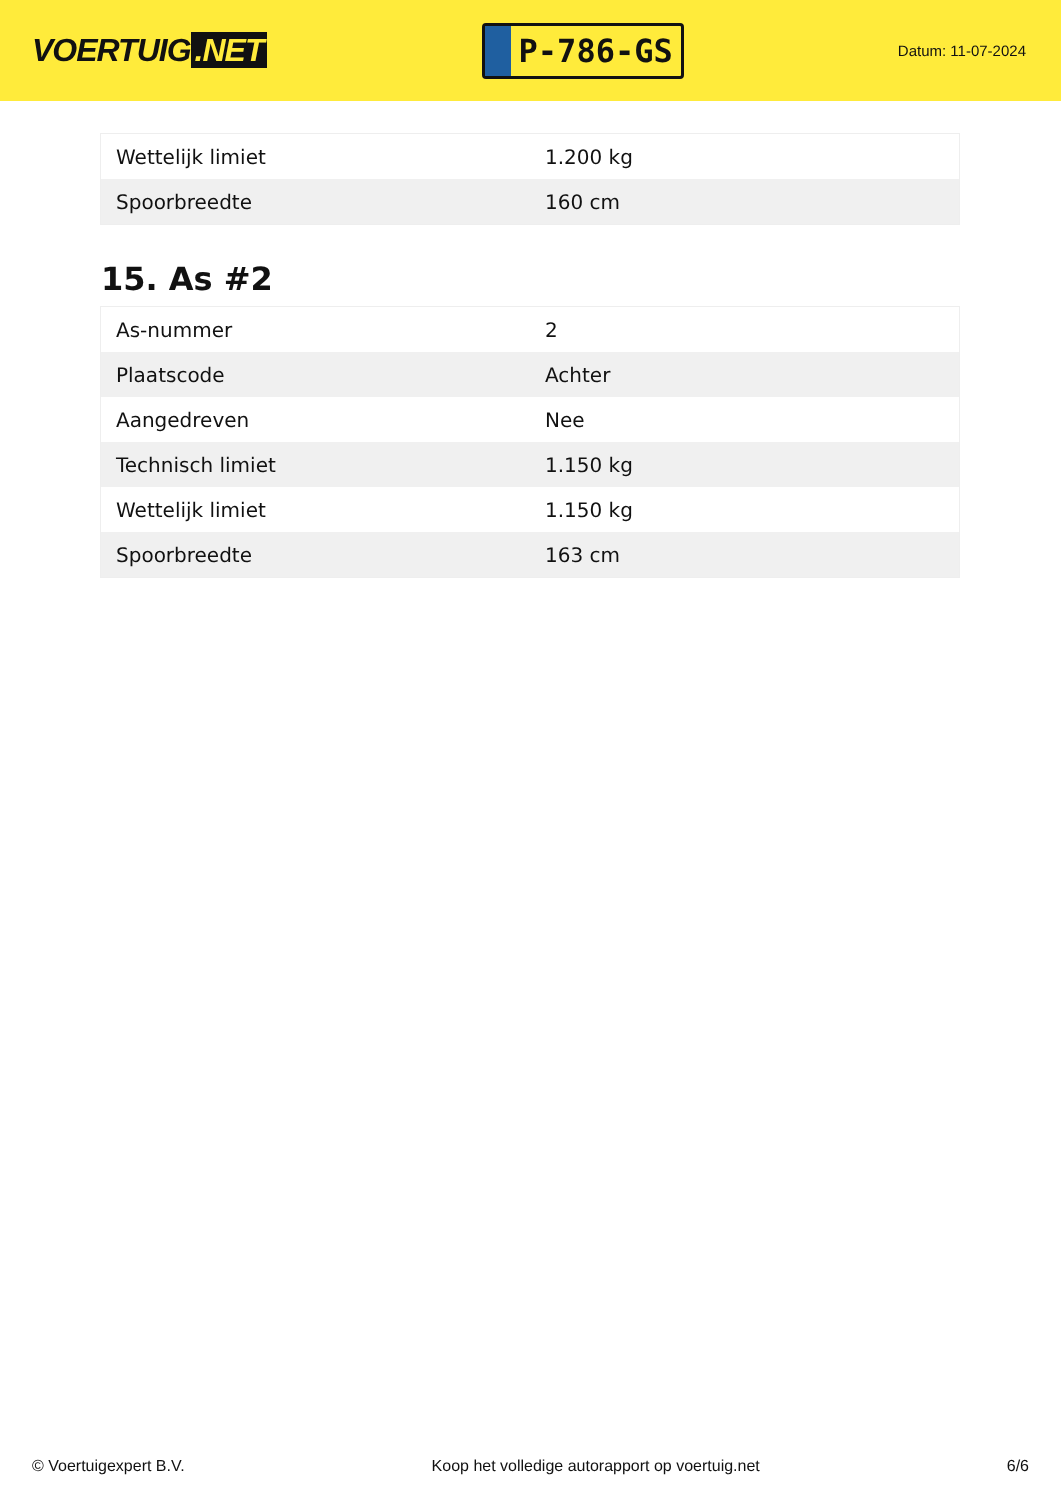VOERTUIG.NET
P-786-GS
Datum: 11-07-2024
| Wettelijk limiet | 1.200 kg |
| Spoorbreedte | 160 cm |
15. As #2
| As-nummer | 2 |
| Plaatscode | Achter |
| Aangedreven | Nee |
| Technisch limiet | 1.150 kg |
| Wettelijk limiet | 1.150 kg |
| Spoorbreedte | 163 cm |
© Voertuigexpert B.V. Koop het volledige autorapport op voertuig.net 6/6